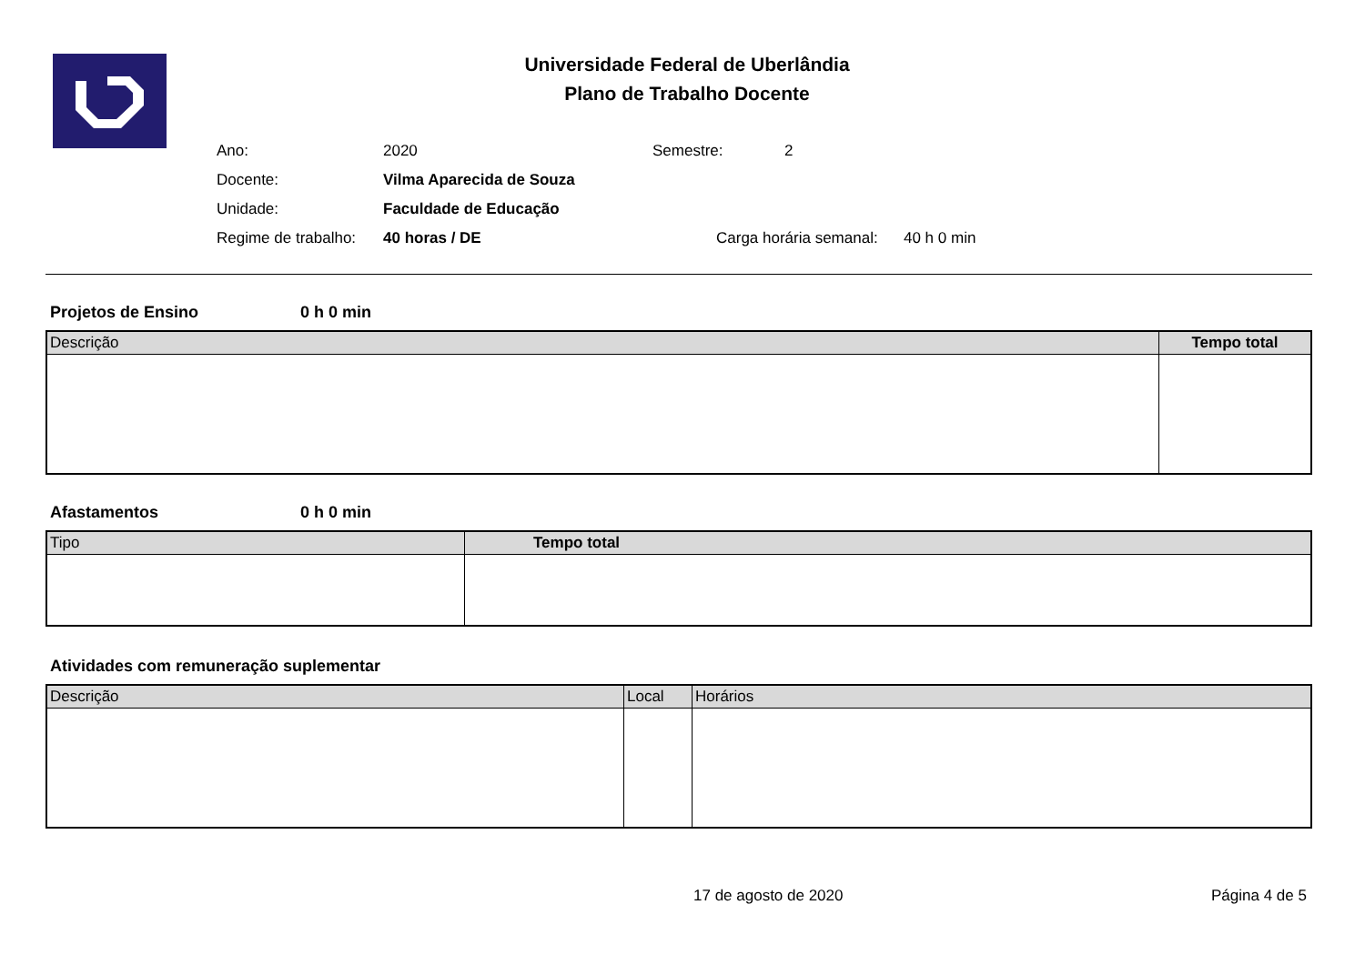Universidade Federal de Uberlândia
Plano de Trabalho Docente
| Ano: | 2020 | Semestre: | 2 |
| Docente: | Vilma Aparecida de Souza | | |
| Unidade: | Faculdade de Educação | | |
| Regime de trabalho: | 40 horas / DE | Carga horária semanal: 40 h 0 min | |
Projetos de Ensino 0 h 0 min
| Descrição | Tempo total |
| --- | --- |
Afastamentos 0 h 0 min
| Tipo | Tempo total |
| --- | --- |
Atividades com remuneração suplementar
| Descrição | Local | Horários |
| --- | --- | --- |
17 de agosto de 2020 Página 4 de 5